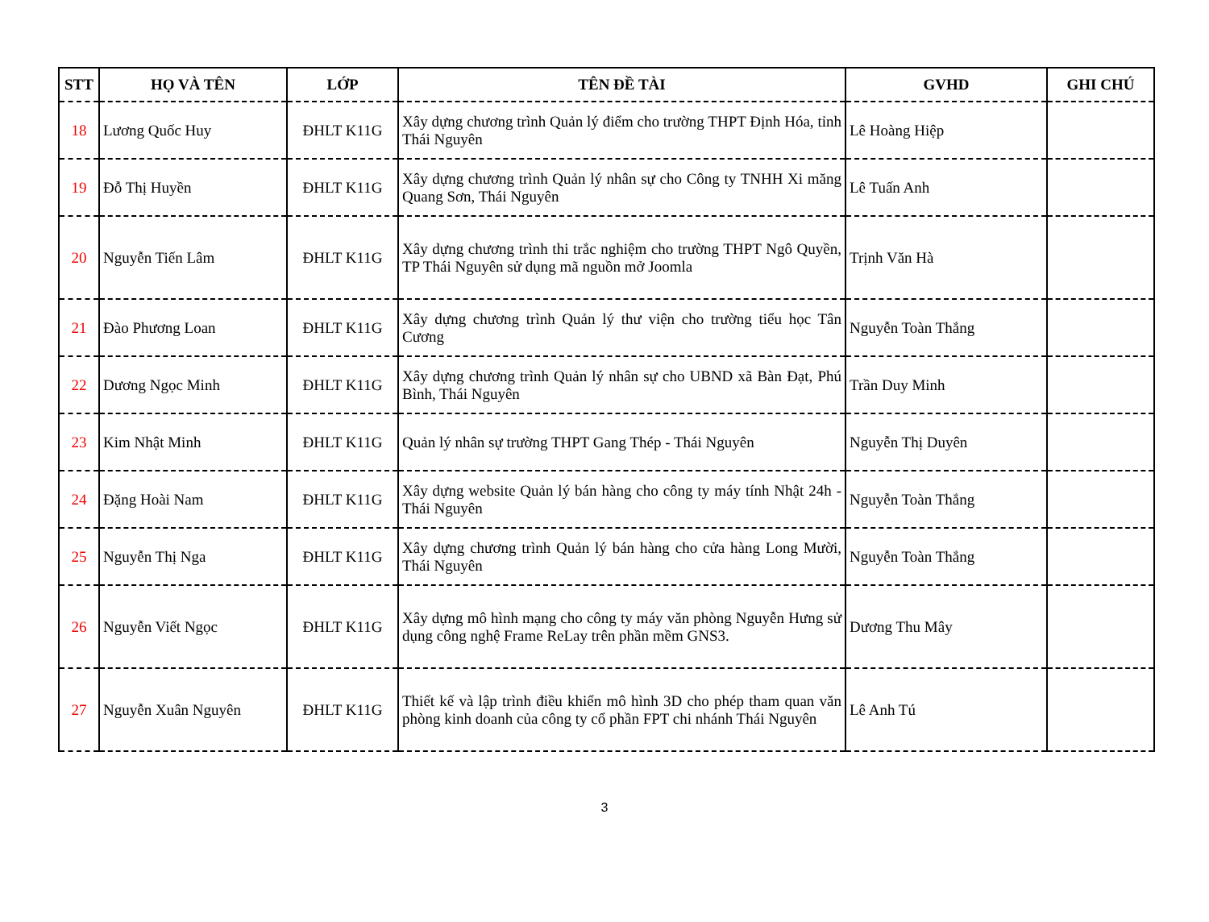| STT | HỌ VÀ TÊN | LỚP | TÊN ĐỀ TÀI | GVHD | GHI CHÚ |
| --- | --- | --- | --- | --- | --- |
| 18 | Lương Quốc Huy | ĐHLT K11G | Xây dựng chương trình Quản lý điểm cho trường THPT Định Hóa, tỉnh Thái Nguyên | Lê Hoàng Hiệp | |
| 19 | Đỗ Thị Huyền | ĐHLT K11G | Xây dựng chương trình Quản lý nhân sự cho Công ty TNHH Xi măng Quang Sơn, Thái Nguyên | Lê Tuấn Anh | |
| 20 | Nguyễn Tiến Lâm | ĐHLT K11G | Xây dựng chương trình thi trắc nghiệm cho trường THPT Ngô Quyền, TP Thái Nguyên sử dụng mã nguồn mở Joomla | Trịnh Văn Hà | |
| 21 | Đào Phương Loan | ĐHLT K11G | Xây dựng chương trình Quản lý thư viện cho trường tiểu học Tân Cương | Nguyễn Toàn Thắng | |
| 22 | Dương Ngọc Minh | ĐHLT K11G | Xây dựng chương trình Quản lý nhân sự cho UBND xã Bàn Đạt, Phú Bình, Thái Nguyên | Trần Duy Minh | |
| 23 | Kim Nhật Minh | ĐHLT K11G | Quản lý nhân sự trường THPT Gang Thép - Thái Nguyên | Nguyễn Thị Duyên | |
| 24 | Đặng Hoài Nam | ĐHLT K11G | Xây dựng website Quản lý bán hàng cho công ty máy tính Nhật 24h - Thái Nguyên | Nguyễn Toàn Thắng | |
| 25 | Nguyễn Thị Nga | ĐHLT K11G | Xây dựng chương trình Quản lý bán hàng cho cửa hàng Long Mười, Thái Nguyên | Nguyễn Toàn Thắng | |
| 26 | Nguyễn Viết Ngọc | ĐHLT K11G | Xây dựng mô hình mạng cho công ty máy văn phòng Nguyễn Hưng sử dụng công nghệ Frame ReLay trên phần mềm GNS3. | Dương Thu Mây | |
| 27 | Nguyễn Xuân Nguyên | ĐHLT K11G | Thiết kế và lập trình điều khiển mô hình 3D cho phép tham quan văn phòng kinh doanh của công ty cổ phần FPT chi nhánh Thái Nguyên | Lê Anh Tú | |
3